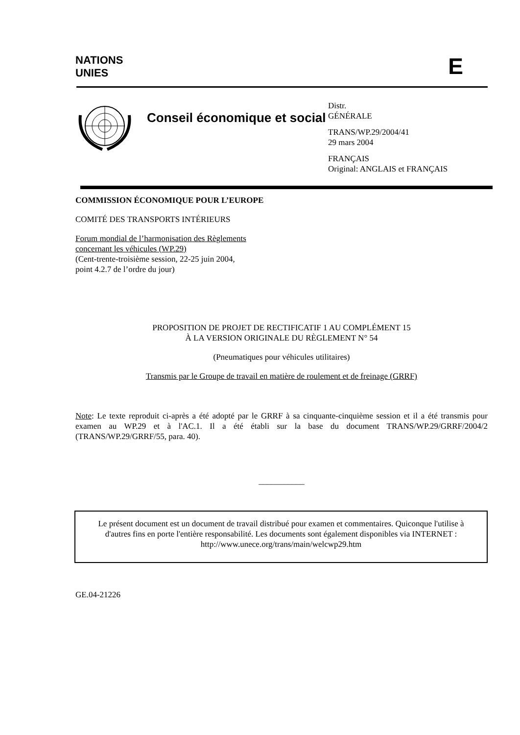NATIONS
UNIES
E
Conseil économique et social
Distr.
GÉNÉRALE
TRANS/WP.29/2004/41
29 mars 2004
FRANÇAIS
Original: ANGLAIS et FRANÇAIS
COMMISSION ÉCONOMIQUE POUR L’EUROPE
COMITÉ DES TRANSPORTS INTÉRIEURS
Forum mondial de l’harmonisation des Règlements
concernant les véhicules (WP.29)
(Cent-trente-troisième session, 22-25 juin 2004,
point 4.2.7 de l’ordre du jour)
PROPOSITION DE PROJET DE RECTIFICATIF 1 AU COMPLÉMENT 15
À LA VERSION ORIGINALE DU RÈGLEMENT N° 54
(Pneumatiques pour véhicules utilitaires)
Transmis par le Groupe de travail en matière de roulement et de freinage (GRRF)
Note: Le texte reproduit ci-après a été adopté par le GRRF à sa cinquante-cinquième session et il a été transmis pour examen au WP.29 et à l'AC.1. Il a été établi sur la base du document TRANS/WP.29/GRRF/2004/2 (TRANS/WP.29/GRRF/55, para. 40).
___________
Le présent document est un document de travail distribué pour examen et commentaires. Quiconque l'utilise à d'autres fins en porte l'entière responsabilité. Les documents sont également disponibles via INTERNET :
http://www.unece.org/trans/main/welcwp29.htm
GE.04-21226